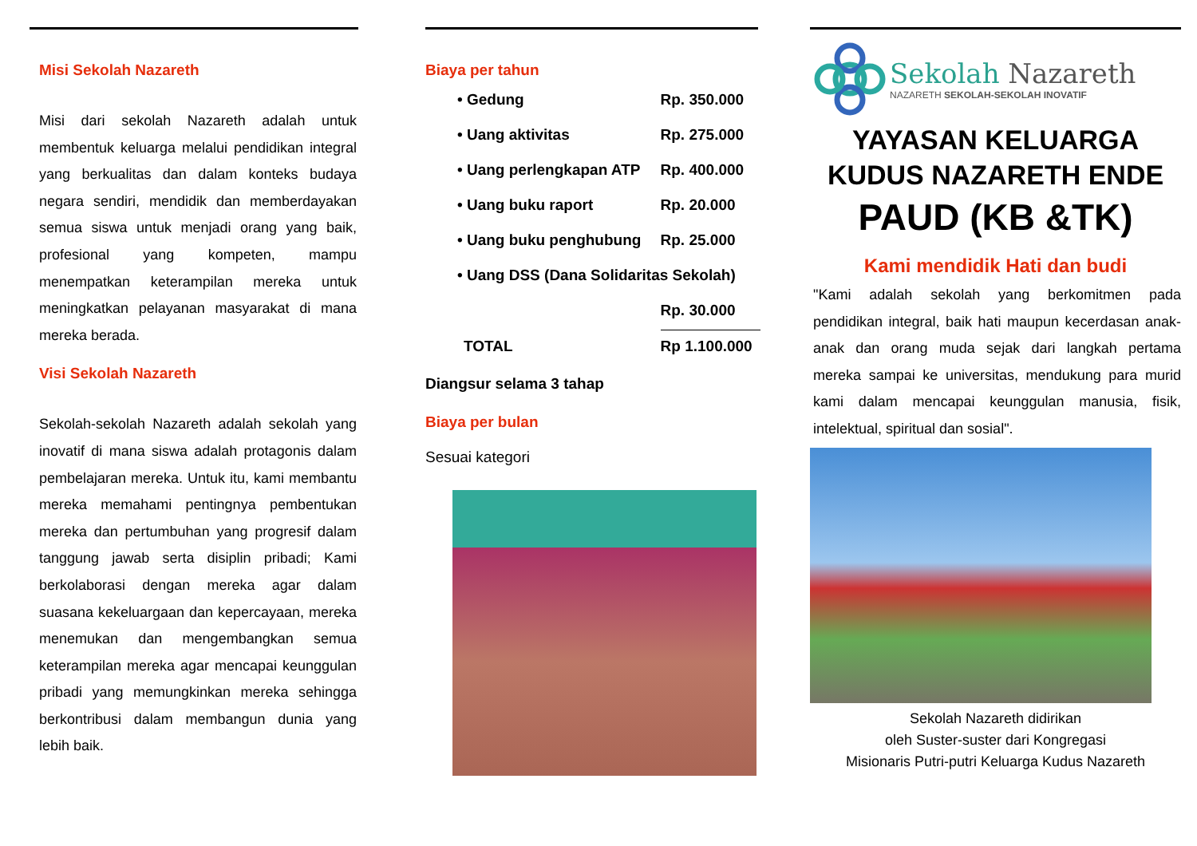Misi Sekolah Nazareth
Misi dari sekolah Nazareth adalah untuk membentuk keluarga melalui pendidikan integral yang berkualitas dan dalam konteks budaya negara sendiri, mendidik dan memberdayakan semua siswa untuk menjadi orang yang baik, profesional yang kompeten, mampu menempatkan keterampilan mereka untuk meningkatkan pelayanan masyarakat di mana mereka berada.
Visi Sekolah Nazareth
Sekolah-sekolah Nazareth adalah sekolah yang inovatif di mana siswa adalah protagonis dalam pembelajaran mereka. Untuk itu, kami membantu mereka memahami pentingnya pembentukan mereka dan pertumbuhan yang progresif dalam tanggung jawab serta disiplin pribadi; Kami berkolaborasi dengan mereka agar dalam suasana kekeluargaan dan kepercayaan, mereka menemukan dan mengembangkan semua keterampilan mereka agar mencapai keunggulan pribadi yang memungkinkan mereka sehingga berkontribusi dalam membangun dunia yang lebih baik.
Biaya per tahun
| • Gedung | Rp. 350.000 |
| • Uang aktivitas | Rp. 275.000 |
| • Uang perlengkapan ATP | Rp. 400.000 |
| • Uang buku raport | Rp. 20.000 |
| • Uang buku penghubung | Rp. 25.000 |
| • Uang DSS (Dana Solidaritas Sekolah) | |
| | Rp. 30.000 |
| TOTAL | Rp 1.100.000 |
Diangsur selama 3 tahap
Biaya per bulan
Sesuai kategori
Sekolah Nazareth
NAZARETH SEKOLAH-SEKOLAH INOVATIF
YAYASAN KELUARGA
KUDUS NAZARETH ENDE
PAUD (KB &TK)
Kami mendidik Hati dan budi
"Kami adalah sekolah yang berkomitmen pada pendidikan integral, baik hati maupun kecerdasan anak-anak dan orang muda sejak dari langkah pertama mereka sampai ke universitas, mendukung para murid kami dalam mencapai keunggulan manusia, fisik, intelektual, spiritual dan sosial".
Sekolah Nazareth didirikan
oleh Suster-suster dari Kongregasi
Misionaris Putri-putri Keluarga Kudus Nazareth